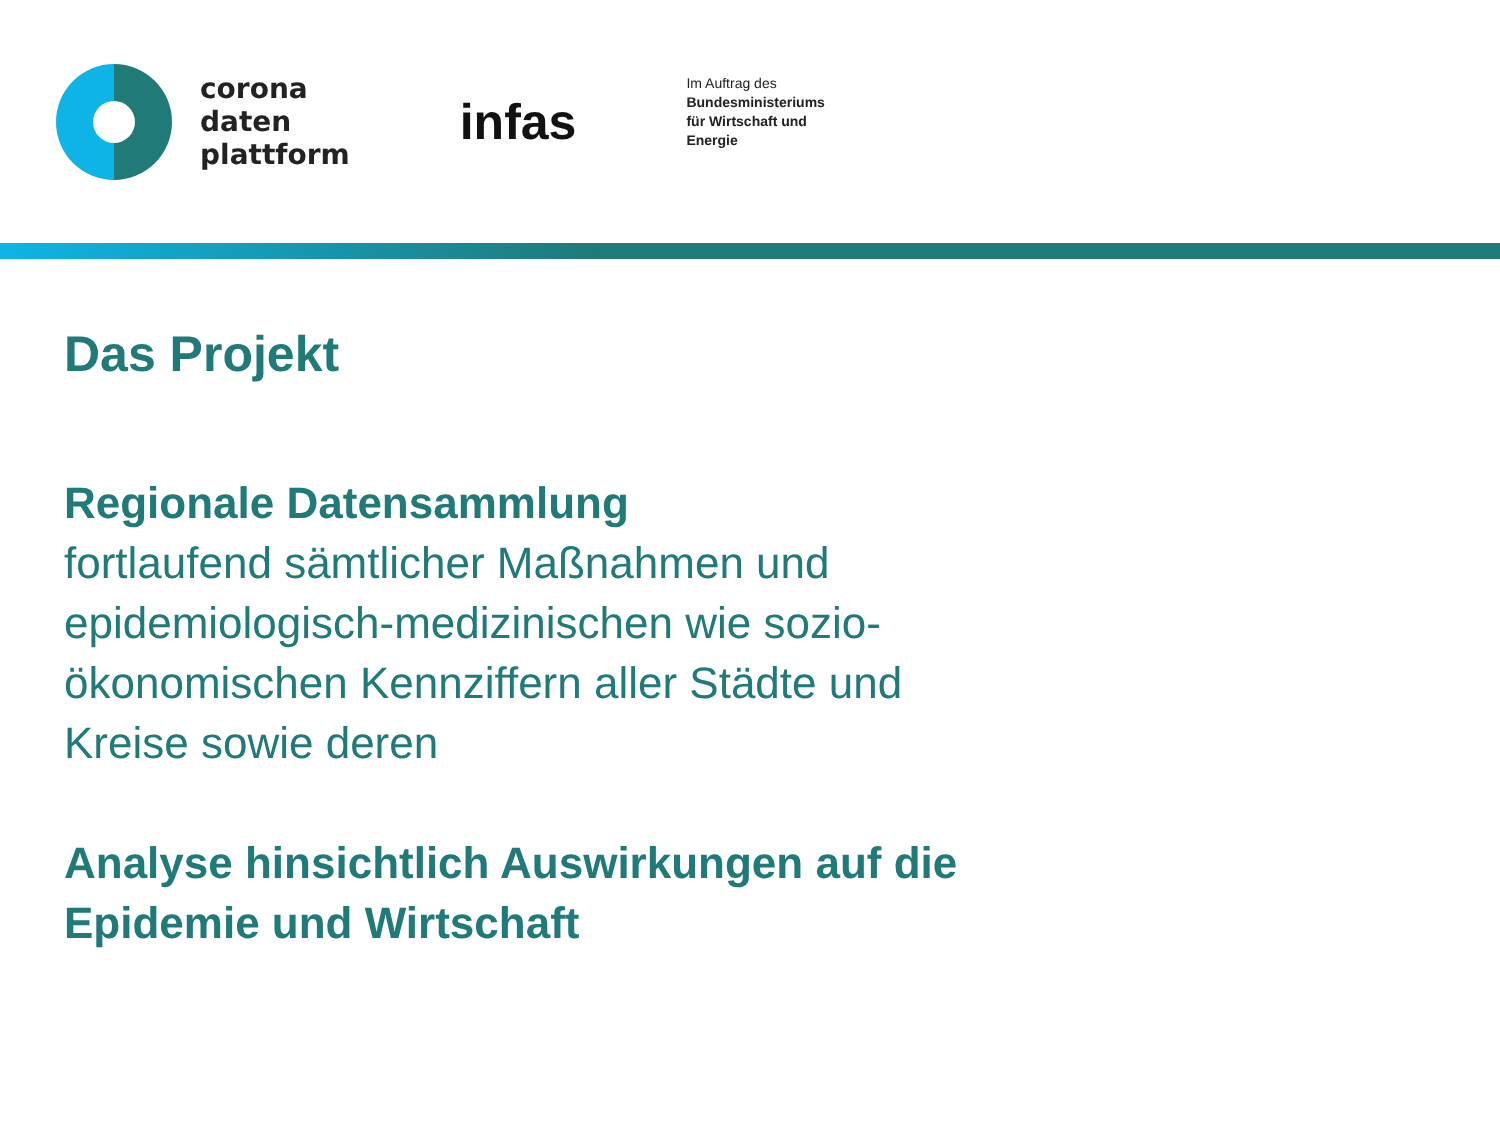corona
daten
plattform
infas
Im Auftrag des
Bundesministeriums
für Wirtschaft und
Energie
Das Projekt
Regionale Datensammlung
fortlaufend sämtlicher Maßnahmen und epidemiologisch-medizinischen wie sozio-ökonomischen Kennziffern aller Städte und Kreise sowie deren
Analyse hinsichtlich Auswirkungen auf die Epidemie und Wirtschaft